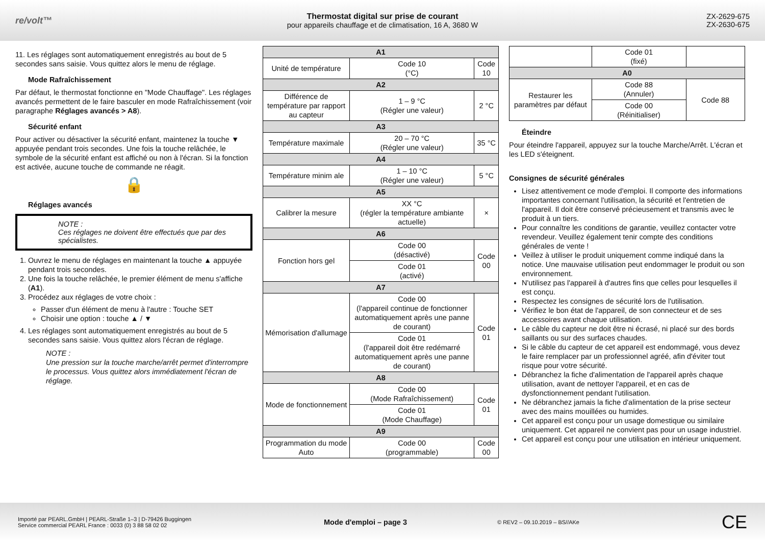re/volt™
Thermostat digital sur prise de courant
pour appareils chauffage et de climatisation, 16 A, 3680 W
ZX-2629-675
ZX-2630-675
11. Les réglages sont automatiquement enregistrés au bout de 5 secondes sans saisie. Vous quittez alors le menu de réglage.
Mode Rafraîchissement
Par défaut, le thermostat fonctionne en "Mode Chauffage". Les réglages avancés permettent de le faire basculer en mode Rafraîchissement (voir paragraphe Réglages avancés > A8).
Sécurité enfant
Pour activer ou désactiver la sécurité enfant, maintenez la touche ▼ appuyée pendant trois secondes. Une fois la touche relâchée, le symbole de la sécurité enfant est affiché ou non à l'écran. Si la fonction est activée, aucune touche de commande ne réagit.
🔒
Réglages avancés
NOTE :
Ces réglages ne doivent être effectués que par des spécialistes.
1. Ouvrez le menu de réglages en maintenant la touche ▲ appuyée pendant trois secondes.
2. Une fois la touche relâchée, le premier élément de menu s'affiche (A1).
3. Procédez aux réglages de votre choix :
Passer d'un élément de menu à l'autre : Touche SET
Choisir une option : touche ▲ / ▼
4. Les réglages sont automatiquement enregistrés au bout de 5 secondes sans saisie. Vous quittez alors l'écran de réglage.
NOTE :
Une pression sur la touche marche/arrêt permet d'interrompre le processus. Vous quittez alors immédiatement l'écran de réglage.
| A1 | | |
| --- | --- | --- |
| Unité de température | Code 10 (°C) | Code 10 |
| A2 | | |
| Différence de température par rapport au capteur | 1 – 9 °C (Régler une valeur) | 2 °C |
| A3 | | |
| Température maximale | 20 – 70 °C (Régler une valeur) | 35 °C |
| A4 | | |
| Température minim ale | 1 – 10 °C (Régler une valeur) | 5 °C |
| A5 | | |
| Calibrer la mesure | XX °C (régler la température ambiante actuelle) | × |
| A6 | | |
| Fonction hors gel | Code 00 (désactivé) | Code 00 |
| | Code 01 (activé) | |
| A7 | | |
| Mémorisation d'allumage | Code 00 (l'appareil continue de fonctionner automatiquement après une panne de courant) | Code 01 |
| | Code 01 (l'appareil doit être redémarré automatiquement après une panne de courant) | |
| A8 | | |
| Mode de fonctionnement | Code 00 (Mode Rafraîchissement) | Code 01 |
| | Code 01 (Mode Chauffage) | |
| A9 | | |
| Programmation du mode Auto | Code 00 (programmable) | Code 00 |
| | Code 01 (fixé) | |
| A0 | | |
| Restaurer les paramètres par défaut | Code 88 (Annuler) | Code 88 |
| | Code 00 (Réinitialiser) | |
Éteindre
Pour éteindre l'appareil, appuyez sur la touche Marche/Arrêt. L'écran et les LED s'éteignent.
Consignes de sécurité générales
Lisez attentivement ce mode d'emploi. Il comporte des informations importantes concernant l'utilisation, la sécurité et l'entretien de l'appareil. Il doit être conservé précieusement et transmis avec le produit à un tiers.
Pour connaître les conditions de garantie, veuillez contacter votre revendeur. Veuillez également tenir compte des conditions générales de vente !
Veillez à utiliser le produit uniquement comme indiqué dans la notice. Une mauvaise utilisation peut endommager le produit ou son environnement.
N'utilisez pas l'appareil à d'autres fins que celles pour lesquelles il est conçu.
Respectez les consignes de sécurité lors de l'utilisation.
Vérifiez le bon état de l'appareil, de son connecteur et de ses accessoires avant chaque utilisation.
Le câble du capteur ne doit être ni écrasé, ni placé sur des bords saillants ou sur des surfaces chaudes.
Si le câble du capteur de cet appareil est endommagé, vous devez le faire remplacer par un professionnel agréé, afin d'éviter tout risque pour votre sécurité.
Débranchez la fiche d'alimentation de l'appareil après chaque utilisation, avant de nettoyer l'appareil, et en cas de dysfonctionnement pendant l'utilisation.
Ne débranchez jamais la fiche d'alimentation de la prise secteur avec des mains mouillées ou humides.
Cet appareil est conçu pour un usage domestique ou similaire uniquement. Cet appareil ne convient pas pour un usage industriel.
Cet appareil est conçu pour une utilisation en intérieur uniquement.
Importé par PEARL.GmbH | PEARL-Straße 1–3 | D-79426 Buggingen
Service commercial PEARL France : 0033 (0) 3 88 58 02 02
Mode d'emploi – page 3
© REV2 – 09.10.2019 – BS//AKe
CE